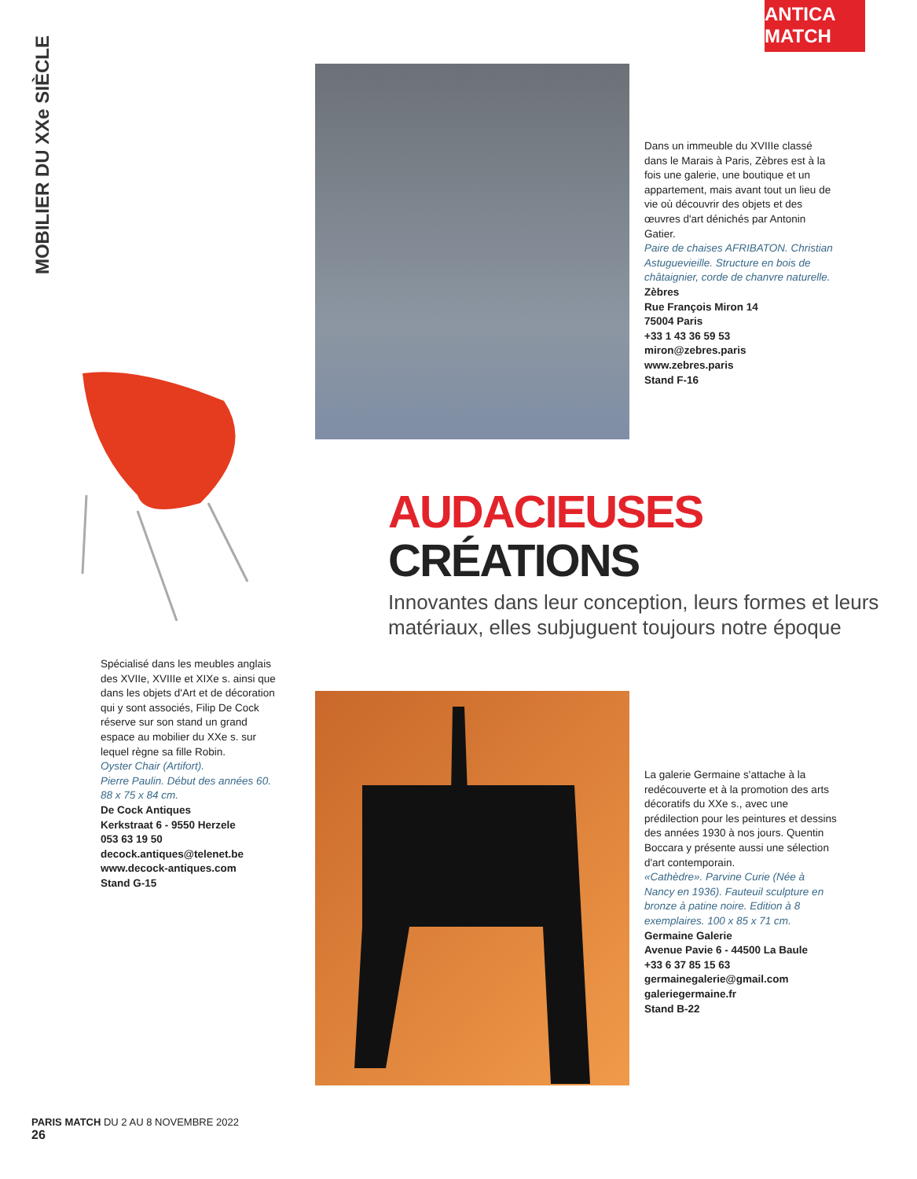ANTICA MATCH
MOBILIER DU XXe SIÈCLE
Dans un immeuble du XVIIIe classé dans le Marais à Paris, Zèbres est à la fois une galerie, une boutique et un appartement, mais avant tout un lieu de vie où découvrir des objets et des œuvres d'art dénichés par Antonin Gatier.
Paire de chaises AFRIBATON. Christian Astuguevieille. Structure en bois de châtaignier, corde de chanvre naturelle.
Zèbres
Rue François Miron 14
75004 Paris
+33 1 43 36 59 53
miron@zebres.paris
www.zebres.paris
Stand F-16
AUDACIEUSES
CRÉATIONS
Innovantes dans leur conception, leurs formes et leurs matériaux, elles subjuguent toujours notre époque
Spécialisé dans les meubles anglais des XVIIe, XVIIIe et XIXe s. ainsi que dans les objets d'Art et de décoration qui y sont associés, Filip De Cock réserve sur son stand un grand espace au mobilier du XXe s. sur lequel règne sa fille Robin.
Oyster Chair (Artifort).
Pierre Paulin. Début des années 60.
88 x 75 x 84 cm.
De Cock Antiques
Kerkstraat 6 - 9550 Herzele
053 63 19 50
decock.antiques@telenet.be
www.decock-antiques.com
Stand G-15
La galerie Germaine s'attache à la redécouverte et à la promotion des arts décoratifs du XXe s., avec une prédilection pour les peintures et dessins des années 1930 à nos jours. Quentin Boccara y présente aussi une sélection d'art contemporain.
«Cathèdre». Parvine Curie (Née à Nancy en 1936). Fauteuil sculpture en bronze à patine noire. Edition à 8 exemplaires. 100 x 85 x 71 cm.
Germaine Galerie
Avenue Pavie 6 - 44500 La Baule
+33 6 37 85 15 63
germainegalerie@gmail.com
galeriegermaine.fr
Stand B-22
PARIS MATCH DU 2 AU 8 NOVEMBRE 2022
26